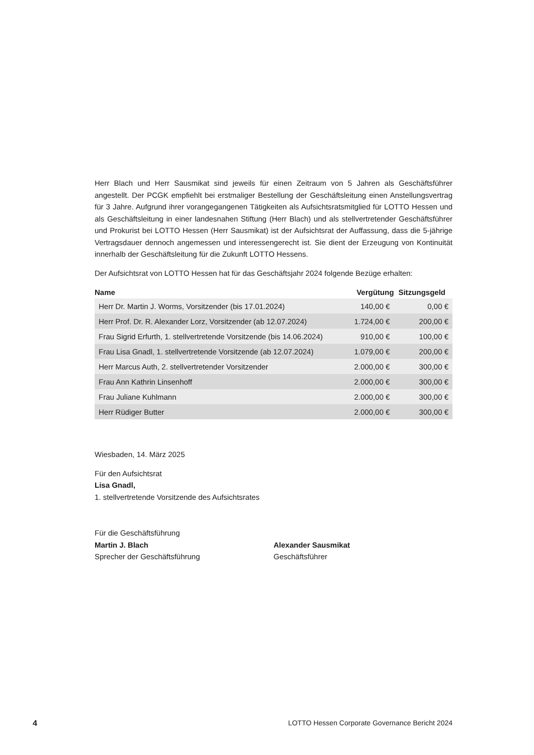Herr Blach und Herr Sausmikat sind jeweils für einen Zeitraum von 5 Jahren als Geschäftsführer angestellt. Der PCGK empfiehlt bei erstmaliger Bestellung der Geschäftsleitung einen Anstellungsvertrag für 3 Jahre. Aufgrund ihrer vorangegangenen Tätigkeiten als Aufsichtsratsmitglied für LOTTO Hessen und als Geschäftsleitung in einer landesnahen Stiftung (Herr Blach) und als stellvertretender Geschäftsführer und Prokurist bei LOTTO Hessen (Herr Sausmikat) ist der Aufsichtsrat der Auffassung, dass die 5-jährige Vertragsdauer dennoch angemessen und interessengerecht ist. Sie dient der Erzeugung von Kontinuität innerhalb der Geschäftsleitung für die Zukunft LOTTO Hessens.
Der Aufsichtsrat von LOTTO Hessen hat für das Geschäftsjahr 2024 folgende Bezüge erhalten:
| Name | Vergütung | Sitzungsgeld |
| --- | --- | --- |
| Herr Dr. Martin J. Worms, Vorsitzender (bis 17.01.2024) | 140,00 € | 0,00 € |
| Herr Prof. Dr. R. Alexander Lorz, Vorsitzender (ab 12.07.2024) | 1.724,00 € | 200,00 € |
| Frau Sigrid Erfurth, 1. stellvertretende Vorsitzende (bis 14.06.2024) | 910,00 € | 100,00 € |
| Frau Lisa Gnadl, 1. stellvertretende Vorsitzende (ab 12.07.2024) | 1.079,00 € | 200,00 € |
| Herr Marcus Auth, 2. stellvertretender Vorsitzender | 2.000,00 € | 300,00 € |
| Frau Ann Kathrin Linsenhoff | 2.000,00 € | 300,00 € |
| Frau Juliane Kuhlmann | 2.000,00 € | 300,00 € |
| Herr Rüdiger Butter | 2.000,00 € | 300,00 € |
Wiesbaden, 14. März 2025
Für den Aufsichtsrat
Lisa Gnadl,
1. stellvertretende Vorsitzende des Aufsichtsrates
Für die Geschäftsführung
Martin J. Blach
Sprecher der Geschäftsführung
Alexander Sausmikat
Geschäftsführer
4 LOTTO Hessen Corporate Governance Bericht 2024